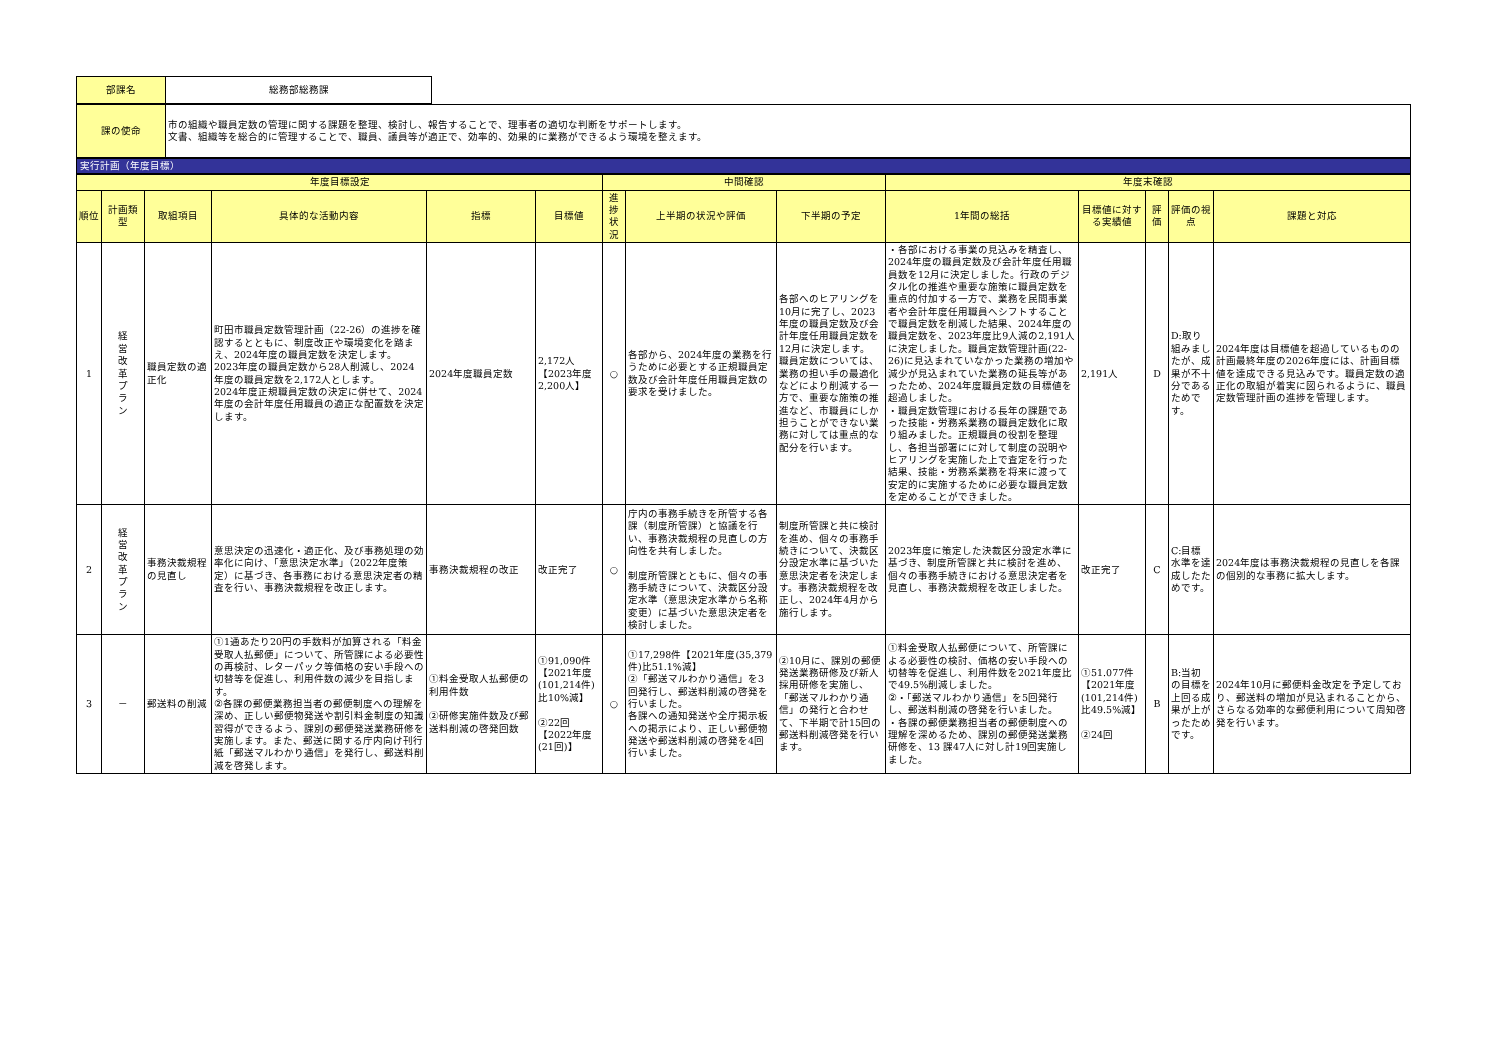| 部課名 | 総務部総務課 |
| 課の使命 | 市の組織や職員定数の管理に関する課題を整理、検討し、報告することで、理事者の適切な判断をサポートします。 文書、組織等を総合的に管理することで、職員、議員等が適正で、効率的、効果的に業務ができるよう環境を整えます。 |
実行計画（年度目標）
| 年度目標設定 | | | | | | 中間確認 | | | 年度末確認 | | | | |
| --- | --- | --- | --- | --- | --- | --- | --- | --- | --- | --- | --- | --- | --- |
| 順位 | 計画類型 | 取組項目 | 具体的な活動内容 | 指標 | 目標値 | 進捗状況 | 上半期の状況や評価 | 下半期の予定 | 1年間の総括 | 目標値に対する実績値 | 評価 | 評価の視点 | 課題と対応 |
| 1 | 経 営 改 革 プ ラ ン | 職員定数の適正化 | 町田市職員定数管理計画（22-26）の進捗を確認するとともに、制度改正や環境変化を踏まえ、2024年度の職員定数を決定します。 2023年度の職員定数から28人削減し、2024年度の職員定数を2,172人とします。 2024年度正規職員定数の決定に併せて、2024年度の会計年度任用職員の適正な配置数を決定します。 | 2024年度職員定数 | 2,172人 【2023年度2,200人】 | ○ | 各部から、2024年度の業務を行うために必要とする正規職員定数及び会計年度任用職員定数の要求を受けました。 | 各部へのヒアリングを10月に完了し、2023年度の職員定数及び会計年度任用職員定数を12月に決定します。 職員定数については、業務の担い手の最適化などにより削減する一方で、重要な施策の推進など、市職員にしか担うことができない業務に対しては重点的な配分を行います。 | ・各部における事業の見込みを精査し、2024年度の職員定数及び会計年度任用職員数を12月に決定しました。行政のデジタル化の推進や重要な施策に職員定数を重点的付加する一方で、業務を民間事業者や会計年度任用職員へシフトすることで職員定数を削減した結果、2024年度の職員定数を、2023年度比9人減の2,191人に決定しました。職員定数管理計画(22-26)に見込まれていなかった業務の増加や減少が見込まれていた業務の延長等があったため、2024年度職員定数の目標値を超過しました。 ・職員定数管理における長年の課題であった技能・労務系業務の職員定数化に取り組みました。正規職員の役割を整理し、各担当部署にに対して制度の説明やヒアリングを実施した上で査定を行った結果、技能・労務系業務を将来に渡って安定的に実施するために必要な職員定数を定めることができました。 | 2,191人 | D | D:取り組みましたが、成果が不十分であるためです。 | 2024年度は目標値を超過しているものの計画最終年度の2026年度には、計画目標値を達成できる見込みです。職員定数の適正化の取組が着実に図られるように、職員定数管理計画の進捗を管理します。 |
| 2 | 経 営 改 革 プ ラ ン | 事務決裁規程の見直し | 意思決定の迅速化・適正化、及び事務処理の効率化に向け、「意思決定水準」（2022年度策定）に基づき、各事務における意思決定者の精査を行い、事務決裁規程を改正します。 | 事務決裁規程の改正 | 改正完了 | ○ | 庁内の事務手続きを所管する各課（制度所管課）と協議を行い、事務決裁規程の見直しの方向性を共有しました。 制度所管課とともに、個々の事務手続きについて、決裁区分設定水準（意思決定水準から名称変更）に基づいた意思決定者を検討しました。 | 制度所管課と共に検討を進め、個々の事務手続きについて、決裁区分設定水準に基づいた意思決定者を決定します。事務決裁規程を改正し、2024年4月から施行します。 | 2023年度に策定した決裁区分設定水準に基づき、制度所管課と共に検討を進め、個々の事務手続きにおける意思決定者を見直し、事務決裁規程を改正しました。 | 改正完了 | C | C:目標水準を達成したためです。 | 2024年度は事務決裁規程の見直しを各課の個別的な事務に拡大します。 |
| 3 | － | 郵送料の削減 | ①1通あたり20円の手数料が加算される「料金受取人払郵便」について、所管課による必要性の再検討、レターパック等価格の安い手段への切替等を促進し、利用件数の減少を目指します。 ②各課の郵便業務担当者の郵便制度への理解を深め、正しい郵便物発送や割引料金制度の知識習得ができるよう、課別の郵便発送業務研修を実施します。また、郵送に関する庁内向け刊行紙「郵送マルわかり通信」を発行し、郵送料削減を啓発します。 | ①料金受取人払郵便の利用件数 ②研修実施件数及び郵送料削減の啓発回数 | ①91,090件 【2021年度(101,214件)比10%減】 ②22回 【2022年度(21回)】 | ○ | ①17,298件【2021年度(35,379件)比51.1%減】 ②「郵送マルわかり通信」を3回発行し、郵送料削減の啓発を行いました。 各課への通知発送や全庁掲示板への掲示により、正しい郵便物発送や郵送料削減の啓発を4回行いました。 | ②10月に、課別の郵便発送業務研修及び新人採用研修を実施し、「郵送マルわかり通信」の発行と合わせて、下半期で計15回の郵送料削減啓発を行います。 | ①料金受取人払郵便について、所管課による必要性の検討、価格の安い手段への切替等を促進し、利用件数を2021年度比で49.5%削減しました。 ②・「郵送マルわかり通信」を5回発行し、郵送料削減の啓発を行いました。 ・各課の郵便業務担当者の郵便制度への理解を深めるため、課別の郵便発送業務研修を、13 課47人に対し計19回実施しました。 | ①51.077件 【2021年度(101,214件)比49.5%減】 ②24回 | B | B:当初の目標を上回る成果が上がったためです。 | 2024年10月に郵便料金改定を予定しており、郵送料の増加が見込まれることから、さらなる効率的な郵便利用について周知啓発を行います。 |